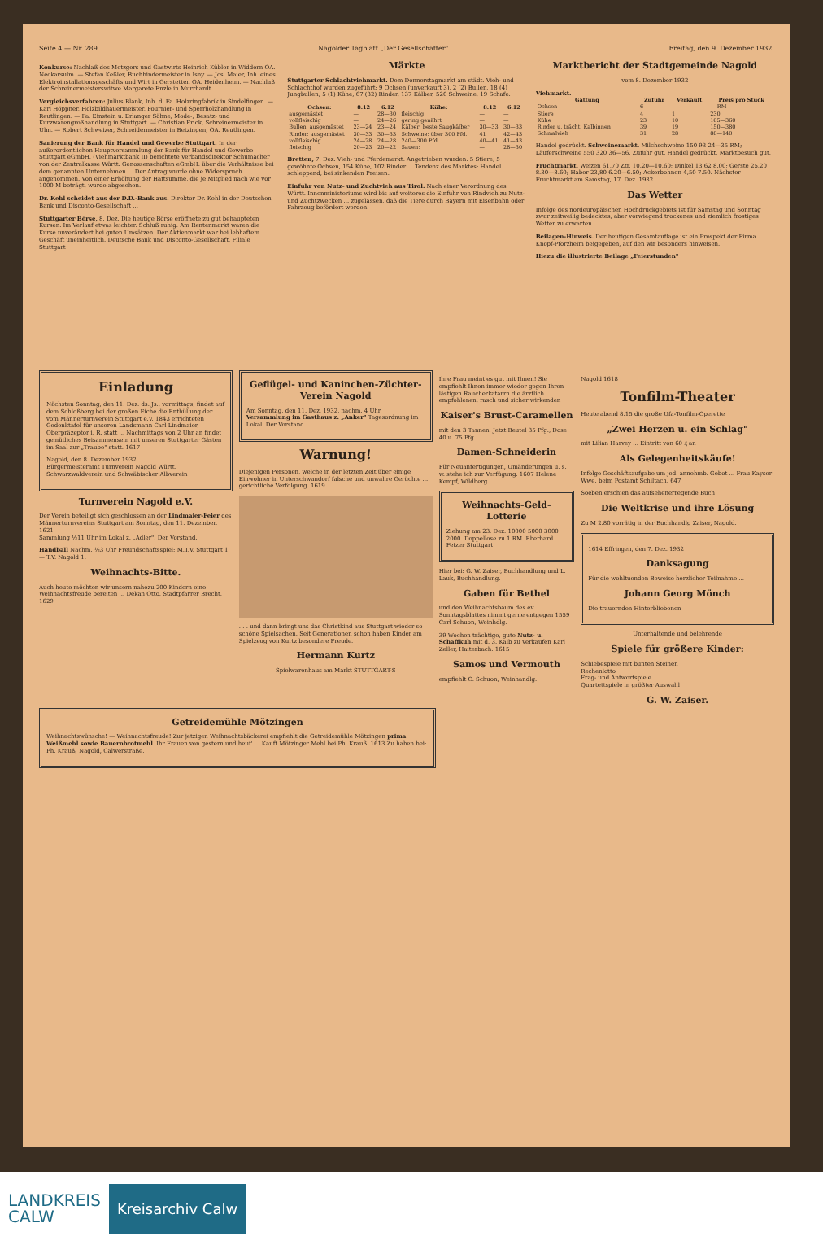Seite 4 — Nr. 289 Nagolder Tagblatt „Der Gesellschafter" Freitag, den 9. Dezember 1932.
Konkurse: Nachlaß des Metzgers und Gastwirts Heinrich Kübler in Widdern OA. Neckarsulm. — Stefan Keßler, Buchbindermeister in Isny. — Jos. Maier, Inh. eines Elektroinstallationsgeschäfts und Wirt in Gerstetten OA. Heidenheim. — Nachlaß der Schreinermeisterswitwe Margarete Enzle in Murrhardt.
Vergleichsverfahren: Julius Blank, Inh. d. Fa. Holzringfabrik in Sindelfingen. — Karl Höppner, Holzbildhauermeister, Fournier- und Sperrholzhandlung in Reutlingen. — Fa. Einstein u. Erlanger Söhne, Mode-, Besatz- und Kurzwarengroßhandlung in Stuttgart. — Christian Frick, Schreinermeister in Ulm. — Robert Schweizer, Schneidermeister in Betzingen, OA. Reutlingen.
Sanierung der Bank für Handel und Gewerbe Stuttgart. In der außerordentlichen Hauptversammlung der Bank für Handel und Gewerbe Stuttgart eGmbH. (Viehmarktbank II) berichtete Verbandsdirektor Schumacher von der Zentralkasse Württ. Genossenschaften eGmbH. über die Verhältnisse bei dem genannten Unternehmen ... Der Antrag wurde ohne Widerspruch angenommen. Von einer Erhöhung der Haftsumme, die je Mitglied nach wie vor 1000 M beträgt, wurde abgesehen.
Dr. Kehl scheidet aus der D.D.-Bank aus. Direktor Dr. Kehl in der Deutschen Bank und Disconto-Gesellschaft ...
Stuttgarter Börse, 8. Dez. Die heutige Börse eröffnete zu gut behaupteten Kursen. Im Verlauf etwas leichter. Schluß ruhig. Am Rentenmarkt waren die Kurse unverändert bei guten Umsätzen. Der Aktienmarkt war bei lebhaftem Geschäft uneinheitlich. Deutsche Bank und Disconto-Gesellschaft, Filiale Stuttgart
Märkte
Stuttgarter Schlachtviehmarkt. Dem Donnerstagmarkt am städt. Vieh- und Schlachthof wurden zugeführt: 9 Ochsen (unverkauft 3), 2 (2) Bullen, 18 (4) Jungbullen, 5 (1) Kühe, 67 (32) Rinder, 137 Kälber, 520 Schweine, 19 Schafe.
| Ochsen: | 8.12 | 6.12 | Kühe: | 8.12 | 6.12 |
| --- | --- | --- | --- | --- | --- |
| ausgemästet | — | 28—30 | fleischig | — | — |
| vollfleischig | — | 24—26 | gering genährt | — | — |
| Bullen: ausgemästet | 23—24 | 23—24 | Kälber: beste Saugkälber | 30—33 | 30—33 |
| Rinder: ausgemästet | 30—33 | 30—33 | Schweine: über 300 Pfd. | 41 | 42—43 |
| vollfleischig | 24—28 | 24—28 | 240—300 Pfd. | 40—41 | 41—43 |
| fleischig | 20—23 | 20—22 | Sauen: | — | 28—30 |
Bretten, 7. Dez. Vieh- und Pferdemarkt. Angetrieben wurden: 5 Stiere, 5 gewöhnte Ochsen, 154 Kühe, 102 Rinder ... Tendenz des Marktes: Handel schleppend, bei sinkenden Preisen.
Einfuhr von Nutz- und Zuchtvieh aus Tirol. Nach einer Verordnung des Württ. Innenministeriums wird bis auf weiteres die Einfuhr von Rindvieh zu Nutz- und Zuchtzwecken ... zugelassen, daß die Tiere durch Bayern mit Eisenbahn oder Fahrzeug befördert werden.
Marktbericht der Stadtgemeinde Nagold
vom 8. Dezember 1932
Viehmarkt.
| Gattung | Zufuhr | Verkauft | Preis pro Stück |
| --- | --- | --- | --- |
| Ochsen | 6 | — | — RM |
| Stiere | 4 | 1 | 230 |
| Kühe | 23 | 10 | 165—360 |
| Rinder u. trächt. Kalbinnen | 39 | 19 | 150—380 |
| Schmalvieh | 31 | 28 | 88—140 |
Handel gedrückt. Schweinemarkt. Milchschweine 150 93 24—35 RM; Läuferschweine 550 320 36—56. Zufuhr gut, Handel gedrückt, Marktbesuch gut.
Fruchtmarkt. Weizen 61,70 Ztr. 10.20—10.60; Dinkel 13,62 8.00; Gerste 25,20 8.30—8.60; Haber 23,80 6.20—6.50; Ackerbohnen 4,50 7.50. Nächster Fruchtmarkt am Samstag, 17. Dez. 1932.
Das Wetter
Infolge des nordeuropäischen Hochdruckgebiets ist für Samstag und Sonntag zwar zeitweilig bedecktes, aber vorwiegend trockenes und ziemlich frostiges Wetter zu erwarten.
Beilagen-Hinweis. Der heutigen Gesamtauflage ist ein Prospekt der Firma Knopf-Pforzheim beigegeben, auf den wir besonders hinweisen.
Hiezu die illustrierte Beilage „Feierstunden"
Einladung
Nächsten Sonntag, den 11. Dez. ds. Js., vormittags, findet auf dem Schloßberg bei der großen Eiche die Enthüllung der vom Männerturnverein Stuttgart e.V. 1843 errichteten Gedenktafel für unseren Landsmann Carl Lindmaier, Oberpräzeptor i. R. statt ... Nachmittags von 2 Uhr an findet gemütliches Beisammensein mit unseren Stuttgarter Gästen im Saal zur „Traube" statt. 1617
Nagold, den 8. Dezember 1932.
Bürgermeisteramt Turnverein Nagold Württ. Schwarzwaldverein und Schwäbischer Albverein
Turnverein Nagold e.V.
Der Verein beteiligt sich geschlossen an der Lindmaier-Feier des Männerturnvereins Stuttgart am Sonntag, den 11. Dezember. 1621
Sammlung ½11 Uhr im Lokal z. „Adler". Der Vorstand.
Handball Nachm. ½3 Uhr Freundschaftsspiel: M.T.V. Stuttgart 1 — T.V. Nagold 1.
Weihnachts-Bitte.
Auch heute möchten wir unsern nahezu 200 Kindern eine Weihnachtsfreude bereiten ... Dekan Otto. Stadtpfarrer Brecht. 1629
Geflügel- und Kaninchen-Züchter-Verein Nagold
Am Sonntag, den 11. Dez. 1932, nachm. 4 Uhr Versammlung im Gasthaus z. „Anker" Tagesordnung im Lokal. Der Vorstand.
Warnung!
Diejenigen Personen, welche in der letzten Zeit über einige Einwohner in Unterschwandorf falsche und unwahre Gerüchte ... gerichtliche Verfolgung. 1619
. . . und dann bringt uns das Christkind aus Stuttgart wieder so schöne Spielsachen. Seit Generationen schon haben Kinder am Spielzeug von Kurtz besondere Freude.
Hermann Kurtz
Spielwarenhaus am Markt STUTTGART-S
Ihre Frau meint es gut mit Ihnen! Sie empfiehlt Ihnen immer wieder gegen Ihren lästigen Raucherkatarrh die ärztlich empfohlenen, rasch und sicher wirkenden
Kaiser's Brust-Caramellen
mit den 3 Tannen. Jetzt Beutel 35 Pfg., Dose 40 u. 75 Pfg.
Damen-Schneiderin
Für Neuanfertigungen, Umänderungen u. s. w. stehe ich zur Verfügung. 1607 Helene Kempf, Wildberg
Weihnachts-Geld-Lotterie
Ziehung am 23. Dez. 10000 5000 3000 2000. Doppellose zu 1 RM. Eberhard Fetzer Stuttgart
Hier bei: G. W. Zaiser, Buchhandlung und L. Lauk, Buchhandlung.
Gaben für Bethel
und den Weihnachtsbaum des ev. Sonntagsblattes nimmt gerne entgegen 1559 Carl Schuon, Weinhdlg.
39 Wochen trächtige, gute Nutz- u. Schaffkuh mit d. 3. Kalb zu verkaufen Karl Zeller, Haiterbach. 1615
Samos und Vermouth
empfiehlt C. Schuon, Weinhandlg.
Nagold 1618
Tonfilm-Theater
Heute abend 8.15 die große Ufa-Tonfilm-Operette
„Zwei Herzen u. ein Schlag"
mit Lilian Harvey ... Eintritt von 60 ₰ an
Als Gelegenheitskäufe!
Infolge Geschäftsaufgabe um jed. annehmb. Gebot ... Frau Kayser Wwe. beim Postamt Schiltach. 647
Soeben erschien das aufsehenerregende Buch
Die Weltkrise und ihre Lösung
Zu M 2.80 vorrätig in der Buchhandlg Zaiser, Nagold.
1614 Effringen, den 7. Dez. 1932
Danksagung
Für die wohltuenden Beweise herzlicher Teilnahme ...
Johann Georg Mönch
Die trauernden Hinterbliebenen
Unterhaltende und belehrende
Spiele für größere Kinder:
Schiebespiele mit bunten Steinen
Rechenlotto
Frag- und Antwortspiele
Quartettspiele in größter Auswahl
G. W. Zaiser.
Getreidemühle Mötzingen
Weihnachtswünsche! — Weihnachtsfreude! Zur jetzigen Weihnachtsbäckerei empfiehlt die Getreidemühle Mötzingen prima Weißmehl sowie Bauernbrotmehl. Ihr Frauen von gestern und heut' ... Kauft Mötzinger Mehl bei Ph. Krauß. 1613 Zu haben bei: Ph. Krauß, Nagold, Calwerstraße.
LANDKREIS
CALW
Kreisarchiv Calw